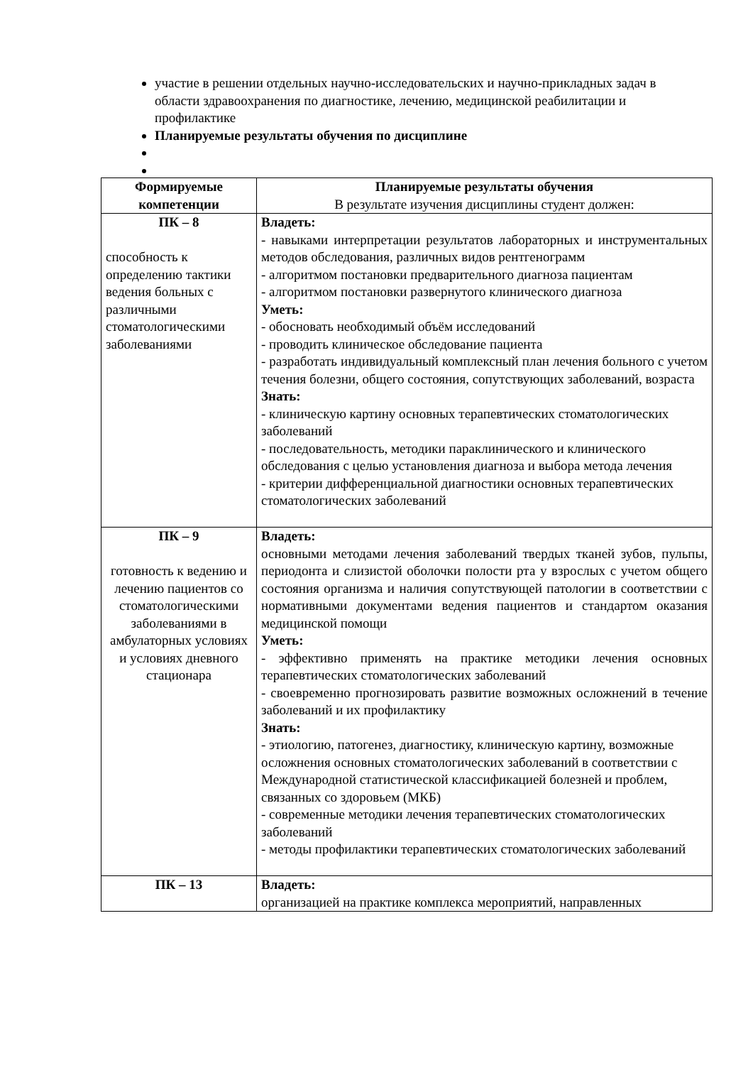участие в решении отдельных научно-исследовательских и научно-прикладных задач в области здравоохранения по диагностике, лечению, медицинской реабилитации и профилактике
Планируемые результаты обучения по дисциплине
| Формируемые компетенции | Планируемые результаты обучения В результате изучения дисциплины студент должен: |
| --- | --- |
| ПК – 8 способность к определению тактики ведения больных с различными стоматологическими заболеваниями | Владеть: - навыками интерпретации результатов лабораторных и инструментальных методов обследования, различных видов рентгенограмм - алгоритмом постановки предварительного диагноза пациентам - алгоритмом постановки развернутого клинического диагноза Уметь: - обосновать необходимый объём исследований - проводить клиническое обследование пациента - разработать индивидуальный комплексный план лечения больного с учетом течения болезни, общего состояния, сопутствующих заболеваний, возраста Знать: - клиническую картину основных терапевтических стоматологических заболеваний - последовательность, методики параклинического и клинического обследования с целью установления диагноза и выбора метода лечения - критерии дифференциальной диагностики основных терапевтических стоматологических заболеваний |
| ПК – 9 готовность к ведению и лечению пациентов со стоматологическими заболеваниями в амбулаторных условиях и условиях дневного стационара | Владеть: основными методами лечения заболеваний твердых тканей зубов, пульпы, периодонта и слизистой оболочки полости рта у взрослых с учетом общего состояния организма и наличия сопутствующей патологии в соответствии с нормативными документами ведения пациентов и стандартом оказания медицинской помощи Уметь: - эффективно применять на практике методики лечения основных терапевтических стоматологических заболеваний - своевременно прогнозировать развитие возможных осложнений в течение заболеваний и их профилактику Знать: - этиологию, патогенез, диагностику, клиническую картину, возможные осложнения основных стоматологических заболеваний в соответствии с Международной статистической классификацией болезней и проблем, связанных со здоровьем (МКБ) - современные методики лечения терапевтических стоматологических заболеваний - методы профилактики терапевтических стоматологических заболеваний |
| ПК – 13 | Владеть: организацией на практике комплекса мероприятий, направленных |